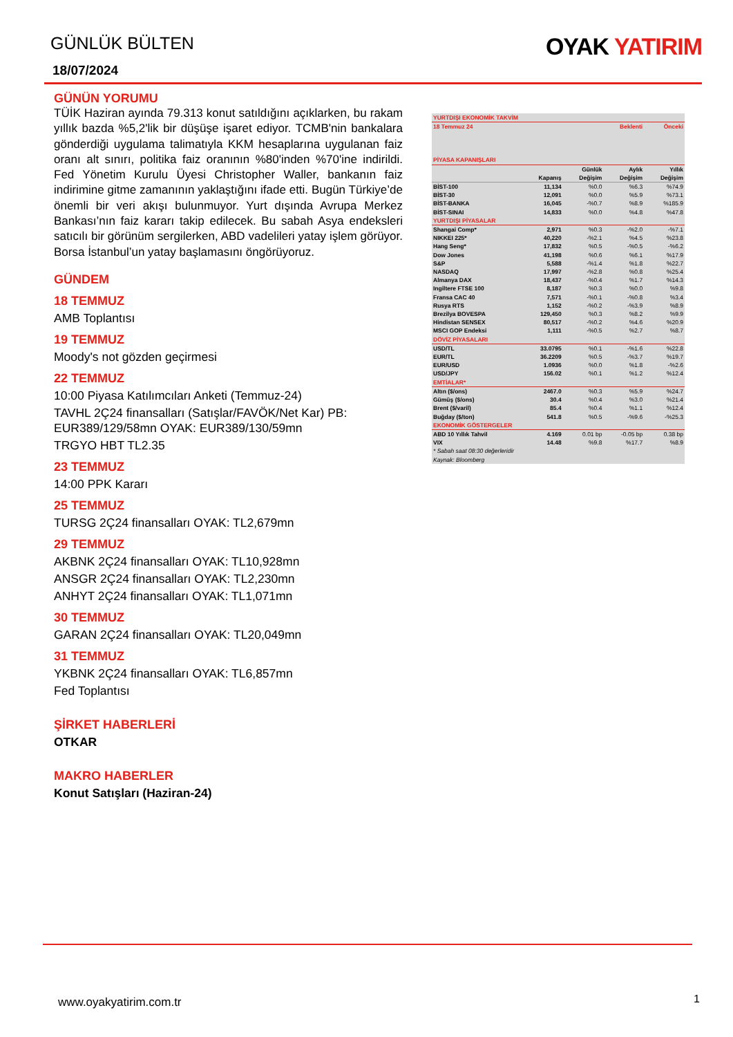GÜNLÜK BÜLTEN
OYAK YATIRIM
18/07/2024
GÜNÜN YORUMU
TÜİK Haziran ayında 79.313 konut satıldığını açıklarken, bu rakam yıllık bazda %5,2'lik bir düşüşe işaret ediyor. TCMB'nin bankalara gönderdiği uygulama talimatıyla KKM hesaplarına uygulanan faiz oranı alt sınırı, politika faiz oranının %80'inden %70'ine indirildi. Fed Yönetim Kurulu Üyesi Christopher Waller, bankanın faiz indirimine gitme zamanının yaklaştığını ifade etti. Bugün Türkiye’de önemli bir veri akışı bulunmuyor. Yurt dışında Avrupa Merkez Bankası’nın faiz kararı takip edilecek. Bu sabah Asya endeksleri satıcılı bir görünüm sergilerken, ABD vadelileri yatay işlem görüyor. Borsa İstanbul’un yatay başlamasını öngörüyoruz.
GÜNDEM
18 TEMMUZ
AMB Toplantısı
19 TEMMUZ
Moody's not gözden geçirmesi
22 TEMMUZ
10:00 Piyasa Katılımcıları Anketi (Temmuz-24)
TAVHL 2Ç24 finansalları (Satışlar/FAVÖK/Net Kar) PB: EUR389/129/58mn OYAK: EUR389/130/59mn
TRGYO HBT TL2.35
23 TEMMUZ
14:00 PPK Kararı
25 TEMMUZ
TURSG 2Ç24 finansalları OYAK: TL2,679mn
29 TEMMUZ
AKBNK 2Ç24 finansalları OYAK: TL10,928mn
ANSGR 2Ç24 finansalları OYAK: TL2,230mn
ANHYT 2Ç24 finansalları OYAK: TL1,071mn
30 TEMMUZ
GARAN 2Ç24 finansalları OYAK: TL20,049mn
31 TEMMUZ
YKBNK 2Ç24 finansalları OYAK: TL6,857mn
Fed Toplantısı
ŞİRKET HABERLERİ
OTKAR
MAKRO HABERLER
Konut Satışları (Haziran-24)
| YURTDIŞI EKONOMİK TAKVİM | | | | |
| 18 Temmuz 24 | | | Beklenti | Önceki |
| PİYASA KAPANIŞLARI | | | | |
| | | Günlük | Aylık | Yıllık |
| | Kapanış | Değişim | Değişim | Değişim |
| BİST-100 | 11,134 | %0.0 | %6.3 | %74.9 |
| BİST-30 | 12,091 | %0.0 | %5.9 | %73.1 |
| BİST-BANKA | 16,045 | -%0.7 | %8.9 | %185.9 |
| BİST-SINAI | 14,833 | %0.0 | %4.8 | %47.8 |
| YURTDIŞI PİYASALAR | | | | |
| Shangai Comp* | 2,971 | %0.3 | -%2.0 | -%7.1 |
| NIKKEI 225* | 40,220 | -%2.1 | %4.5 | %23.8 |
| Hang Seng* | 17,832 | %0.5 | -%0.5 | -%6.2 |
| Dow Jones | 41,198 | %0.6 | %6.1 | %17.9 |
| S&P | 5,588 | -%1.4 | %1.8 | %22.7 |
| NASDAQ | 17,997 | -%2.8 | %0.8 | %25.4 |
| Almanya DAX | 18,437 | -%0.4 | %1.7 | %14.3 |
| Ingiltere FTSE 100 | 8,187 | %0.3 | %0.0 | %9.8 |
| Fransa CAC 40 | 7,571 | -%0.1 | -%0.8 | %3.4 |
| Rusya RTS | 1,152 | -%0.2 | -%3.9 | %8.9 |
| Brezilya BOVESPA | 129,450 | %0.3 | %8.2 | %9.9 |
| Hindistan SENSEX | 80,517 | -%0.2 | %4.6 | %20.9 |
| MSCI GOP Endeksi | 1,111 | -%0.5 | %2.7 | %8.7 |
| DÖVİZ PİYASALARI | | | | |
| USD/TL | 33.0795 | %0.1 | -%1.6 | %22.8 |
| EUR/TL | 36.2209 | %0.5 | -%3.7 | %19.7 |
| EUR/USD | 1.0936 | %0.0 | %1.8 | -%2.6 |
| USD/JPY | 156.02 | %0.1 | %1.2 | %12.4 |
| EMTİALAR* | | | | |
| Altın ($/ons) | 2467.0 | %0.3 | %5.9 | %24.7 |
| Gümüş ($/ons) | 30.4 | %0.4 | %3.0 | %21.4 |
| Brent ($/varil) | 85.4 | %0.4 | %1.1 | %12.4 |
| Buğday ($/ton) | 541.8 | %0.5 | -%9.6 | -%25.3 |
| EKONOMİK GÖSTERGELER | | | | |
| ABD 10 Yıllık Tahvil | 4.169 | 0.01 bp | -0.05 bp | 0.38 bp |
| VIX | 14.48 | %9.8 | %17.7 | %8.9 |
| * Sabah saat 08:30 değerleridir | | | | |
| Kaynak: Bloomberg | | | | |
www.oyakyatirim.com.tr 1